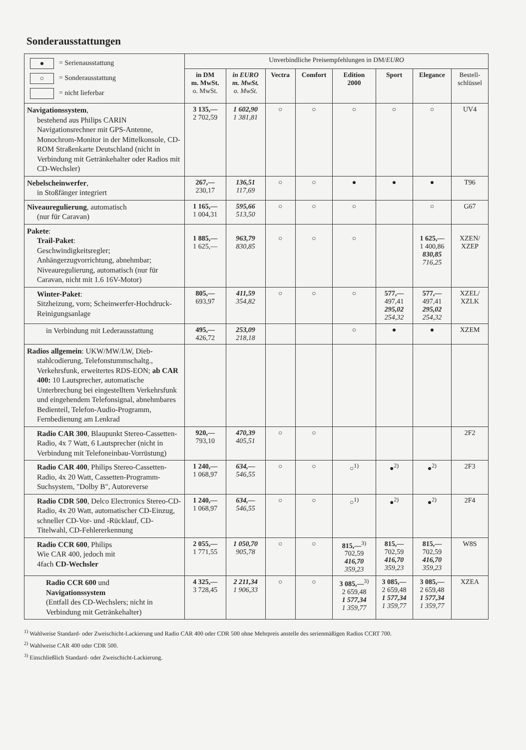Sonderausstattungen
| ● = Serienausstattung ○ = Sonderausstattung = nicht lieferbar | Unverbindliche Preisempfehlungen in DM/ EURO | | | | | | | |
| | in DM m. MwSt. o. MwSt. | in EURO m. MwSt. o. MwSt. | Vectra | Comfort | Edition 2000 | Sport | Elegance | Bestell- schlüssel |
| Navigationssystem , bestehend aus Philips CARIN Navigationsrechner mit GPS-Antenne, Monochrom-Monitor in der Mittelkonsole, CD-ROM Straßenkarte Deutschland (nicht in Verbindung mit Getränkehalter oder Radios mit CD-Wechsler) | 3 135,— 2 702,59 | 1 602,90 1 381,81 | ○ | ○ | ○ | ○ | ○ | UV4 |
| Nebelscheinwerfer , in Stoßfänger integriert | 267,— 230,17 | 136,51 117,69 | ○ | ○ | ● | ● | ● | T96 |
| Niveauregulierung , automatisch (nur für Caravan) | 1 165,— 1 004,31 | 595,66 513,50 | ○ | ○ | ○ | | ○ | G67 |
| Pakete : Trail-Paket : Geschwindigkeitsregler; Anhängerzugvorrichtung, abnehmbar; Niveauregulierung, automatisch (nur für Caravan, nicht mit 1.6 16V-Motor) | 1 885,— 1 625,— | 963,79 830,85 | ○ | ○ | ○ | | 1 625,— 1 400,86 830,85 716,25 | XZEN/ XZEP |
| Winter-Paket : Sitzheizung, vorn; Scheinwerfer-Hochdruck-Reinigungsanlage | 805,— 693,97 | 411,59 354,82 | ○ | ○ | ○ | 577,— 497,41 295,02 254,32 | 577,— 497,41 295,02 254,32 | XZEL/ XZLK |
| in Verbindung mit Lederausstattung | 495,— 426,72 | 253,09 218,18 | | | ○ | ● | ● | XZEM |
| Radios allgemein : UKW/MW/LW, Dieb- stahlcodierung, Telefonstummschaltg., Verkehrsfunk, erweitertes RDS-EON; ab CAR 400: 10 Lautsprecher, automatische Unterbrechung bei eingestelltem Verkehrsfunk und eingehendem Telefonsignal, abnehmbares Bedienteil, Telefon-Audio-Programm, Fernbedienung am Lenkrad | | | | | | | | |
| Radio CAR 300 , Blaupunkt Stereo-Cassetten-Radio, 4x 7 Watt, 6 Lautsprecher (nicht in Verbindung mit Telefoneinbau-Vorrüstung) | 920,— 793,10 | 470,39 405,51 | ○ | ○ | | | | 2F2 |
| Radio CAR 400 , Philips Stereo-Cassetten-Radio, 4x 20 Watt, Cassetten-Programm-Suchsystem, "Dolby B", Autoreverse | 1 240,— 1 068,97 | 634,— 546,55 | ○ | ○ | ○<sup>1)</sup> | ●<sup>2)</sup> | ●<sup>2)</sup> | 2F3 |
| Radio CDR 500 , Delco Electronics Stereo-CD-Radio, 4x 20 Watt, automatischer CD-Einzug, schneller CD-Vor- und -Rücklauf, CD-Titelwahl, CD-Fehlererkennung | 1 240,— 1 068,97 | 634,— 546,55 | ○ | ○ | ○<sup>1)</sup> | ●<sup>2)</sup> | ●<sup>2)</sup> | 2F4 |
| Radio CCR 600 , Philips Wie CAR 400, jedoch mit 4fach CD-Wechsler | 2 055,— 1 771,55 | 1 050,70 905,78 | ○ | ○ | 815,—<sup>3)</sup> 702,59 416,70 359,23 | 815,— 702,59 416,70 359,23 | 815,— 702,59 416,70 359,23 | W8S |
| Radio CCR 600 und Navigationssystem (Entfall des CD-Wechslers; nicht in Verbindung mit Getränkehalter) | 4 325,— 3 728,45 | 2 211,34 1 906,33 | ○ | ○ | 3 085,—<sup>3)</sup> 2 659,48 1 577,34 1 359,77 | 3 085,— 2 659,48 1 577,34 1 359,77 | 3 085,— 2 659,48 1 577,34 1 359,77 | XZEA |
<sup>1)</sup> Wahlweise Standard- oder Zweischicht-Lackierung und Radio CAR 400 oder CDR 500 ohne Mehrpreis anstelle des serienmäßigen Radios CCRT 700.
<sup>2)</sup> Wahlweise CAR 400 oder CDR 500.
<sup>3)</sup> Einschließlich Standard- oder Zweischicht-Lackierung.